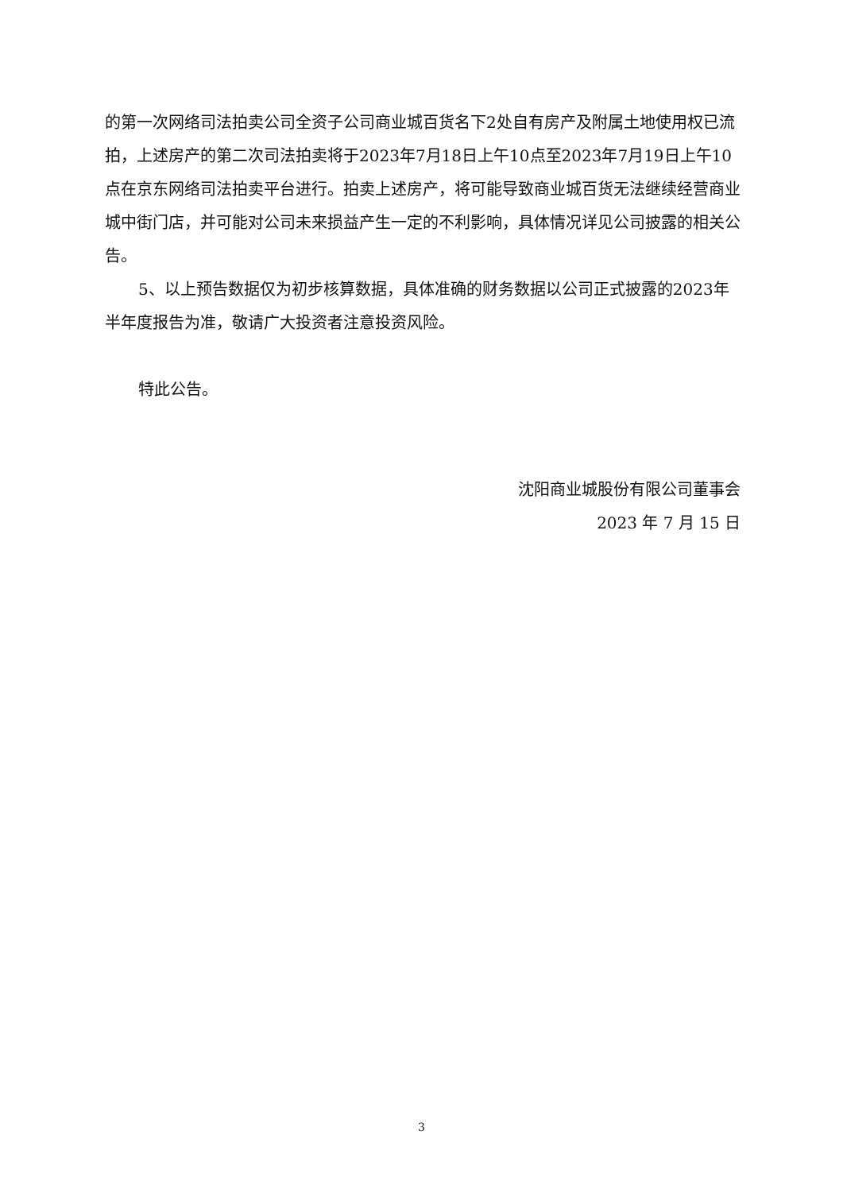的第一次网络司法拍卖公司全资子公司商业城百货名下2处自有房产及附属土地使用权已流拍，上述房产的第二次司法拍卖将于2023年7月18日上午10点至2023年7月19日上午10点在京东网络司法拍卖平台进行。拍卖上述房产，将可能导致商业城百货无法继续经营商业城中街门店，并可能对公司未来损益产生一定的不利影响，具体情况详见公司披露的相关公告。
5、以上预告数据仅为初步核算数据，具体准确的财务数据以公司正式披露的2023年半年度报告为准，敬请广大投资者注意投资风险。
特此公告。
沈阳商业城股份有限公司董事会
2023 年 7 月 15 日
3